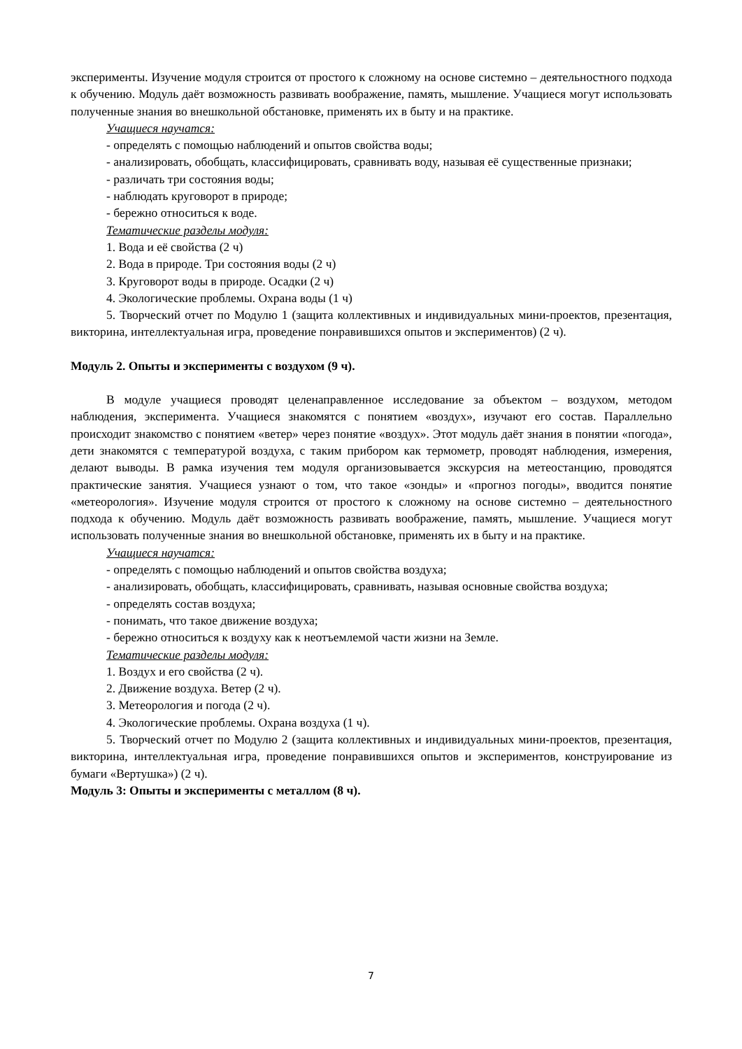эксперименты. Изучение модуля строится от простого к сложному на основе системно – деятельностного подхода к обучению. Модуль даёт возможность развивать воображение, память, мышление. Учащиеся могут использовать полученные знания во внешкольной обстановке, применять их в быту и на практике.
Учащиеся научатся:
- определять с помощью наблюдений и опытов свойства воды;
- анализировать, обобщать, классифицировать, сравнивать воду, называя её существенные признаки;
- различать три состояния воды;
- наблюдать круговорот в природе;
- бережно относиться к воде.
Тематические разделы модуля:
1. Вода и её свойства (2 ч)
2. Вода в природе. Три состояния воды (2 ч)
3. Круговорот воды в природе. Осадки (2 ч)
4. Экологические проблемы. Охрана воды (1 ч)
5. Творческий отчет по Модулю 1 (защита коллективных и индивидуальных мини-проектов, презентация, викторина, интеллектуальная игра, проведение понравившихся опытов и экспериментов) (2 ч).
Модуль 2. Опыты и эксперименты с воздухом (9 ч).
В модуле учащиеся проводят целенаправленное исследование за объектом – воздухом, методом наблюдения, эксперимента. Учащиеся знакомятся с понятием «воздух», изучают его состав. Параллельно происходит знакомство с понятием «ветер» через понятие «воздух». Этот модуль даёт знания в понятии «погода», дети знакомятся с температурой воздуха, с таким прибором как термометр, проводят наблюдения, измерения, делают выводы. В рамка изучения тем модуля организовывается экскурсия на метеостанцию, проводятся практические занятия. Учащиеся узнают о том, что такое «зонды» и «прогноз погоды», вводится понятие «метеорология». Изучение модуля строится от простого к сложному на основе системно – деятельностного подхода к обучению. Модуль даёт возможность развивать воображение, память, мышление. Учащиеся могут использовать полученные знания во внешкольной обстановке, применять их в быту и на практике.
Учащиеся научатся:
- определять с помощью наблюдений и опытов свойства воздуха;
- анализировать, обобщать, классифицировать, сравнивать, называя основные свойства воздуха;
- определять состав воздуха;
- понимать, что такое движение воздуха;
- бережно относиться к воздуху как к неотъемлемой части жизни на Земле.
Тематические разделы модуля:
1. Воздух и его свойства (2 ч).
2. Движение воздуха. Ветер (2 ч).
3. Метеорология и погода (2 ч).
4. Экологические проблемы. Охрана воздуха (1 ч).
5. Творческий отчет по Модулю 2 (защита коллективных и индивидуальных мини-проектов, презентация, викторина, интеллектуальная игра, проведение понравившихся опытов и экспериментов, конструирование из бумаги «Вертушка») (2 ч).
Модуль 3: Опыты и эксперименты с металлом (8 ч).
7